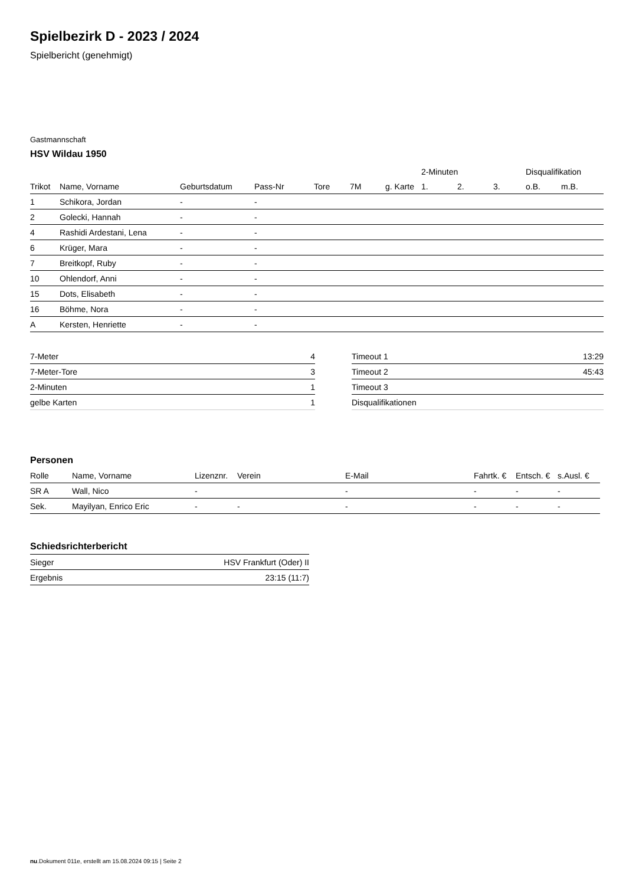Spielbezirk D - 2023 / 2024
Spielbericht (genehmigt)
Gastmannschaft
HSV Wildau 1950
| | | | | | | | 2-Minuten | | | Disqualifikation | |
| --- | --- | --- | --- | --- | --- | --- | --- | --- | --- | --- | --- |
| Trikot | Name, Vorname | Geburtsdatum | Pass-Nr | Tore | 7M | g. Karte | 1. | 2. | 3. | o.B. | m.B. |
| 1 | Schikora, Jordan | - | - | | | | | | | | |
| 2 | Golecki, Hannah | - | - | | | | | | | | |
| 4 | Rashidi Ardestani, Lena | - | - | | | | | | | | |
| 6 | Krüger, Mara | - | - | | | | | | | | |
| 7 | Breitkopf, Ruby | - | - | | | | | | | | |
| 10 | Ohlendorf, Anni | - | - | | | | | | | | |
| 15 | Dots, Elisabeth | - | - | | | | | | | | |
| 16 | Böhme, Nora | - | - | | | | | | | | |
| A | Kersten, Henriette | - | - | | | | | | | | |
| 7-Meter | 4 |
| 7-Meter-Tore | 3 |
| 2-Minuten | 1 |
| gelbe Karten | 1 |
| Timeout 1 | 13:29 |
| Timeout 2 | 45:43 |
| Timeout 3 | |
| Disqualifikationen | |
Personen
| Rolle | Name, Vorname | Lizenznr. | Verein | E-Mail | Fahrtk. € | Entsch. € | s.Ausl. € |
| --- | --- | --- | --- | --- | --- | --- | --- |
| SR A | Wall, Nico | - | | - | - | - | - |
| Sek. | Mayilyan, Enrico Eric | - | - | - | - | - | - |
Schiedsrichterbericht
| Sieger | HSV Frankfurt (Oder) II |
| Ergebnis | 23:15 (11:7) |
nu.Dokument 011e, erstellt am 15.08.2024 09:15 | Seite 2